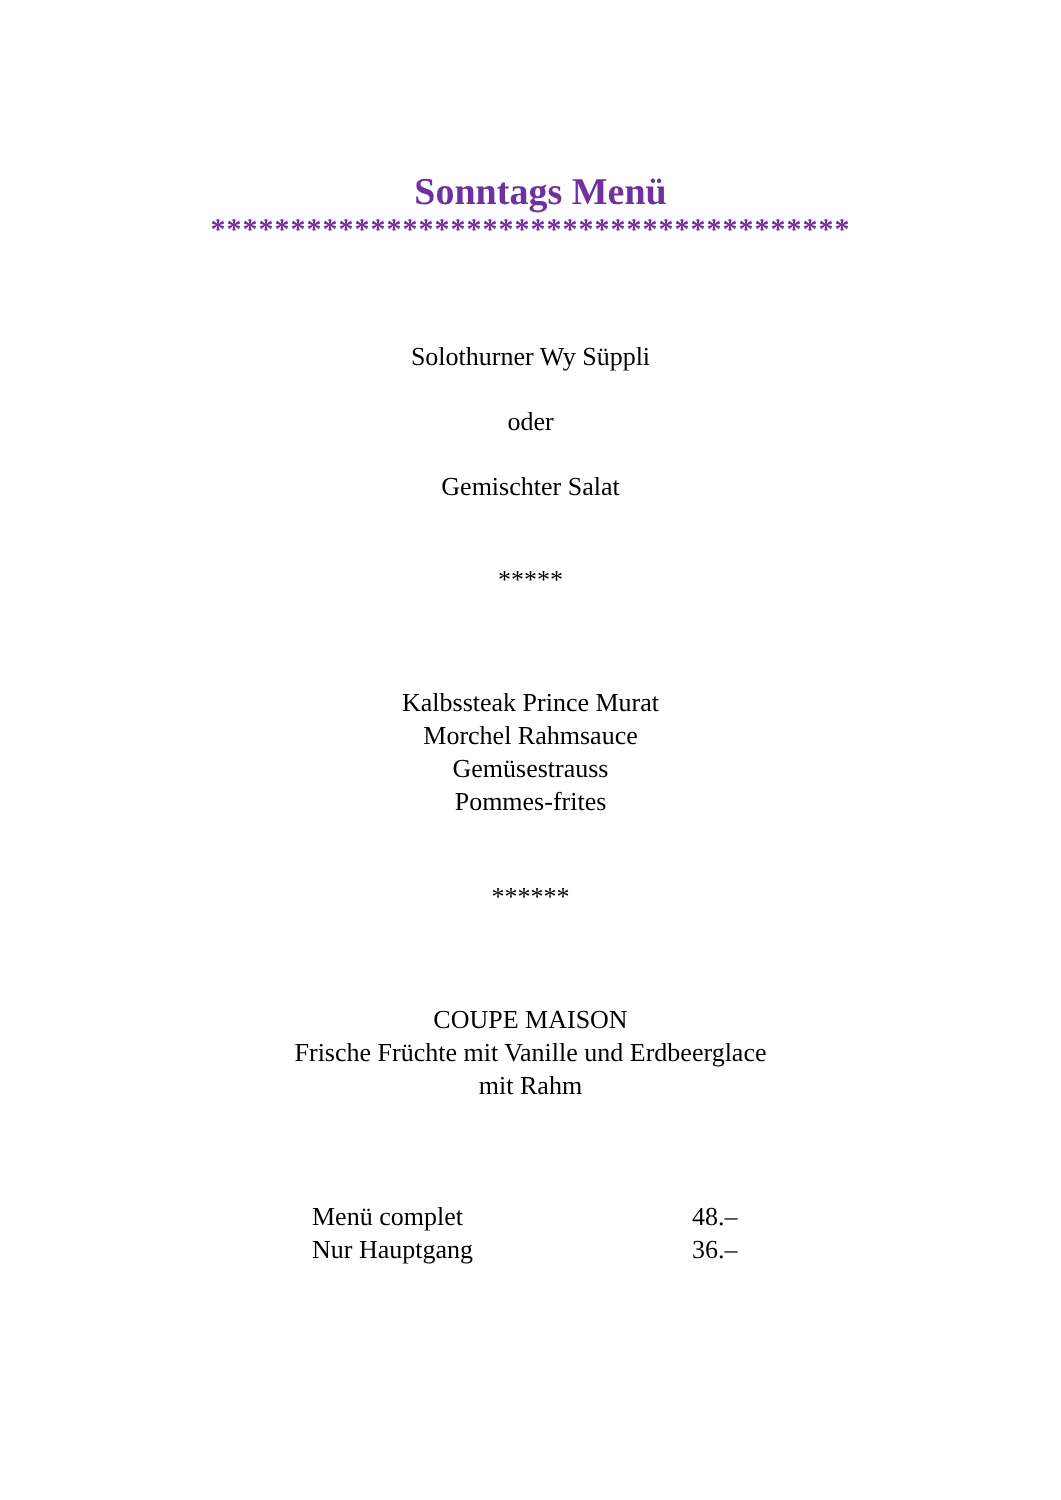Sonntags Menü
****************************************
Solothurner Wy Süppli
oder
Gemischter Salat
*****
Kalbssteak Prince Murat
Morchel Rahmsauce
Gemüsestrauss
Pommes-frites
******
COUPE MAISON
Frische Früchte mit Vanille und Erdbeerglace
mit Rahm
| Menü complet | 48.– |
| Nur Hauptgang | 36.– |